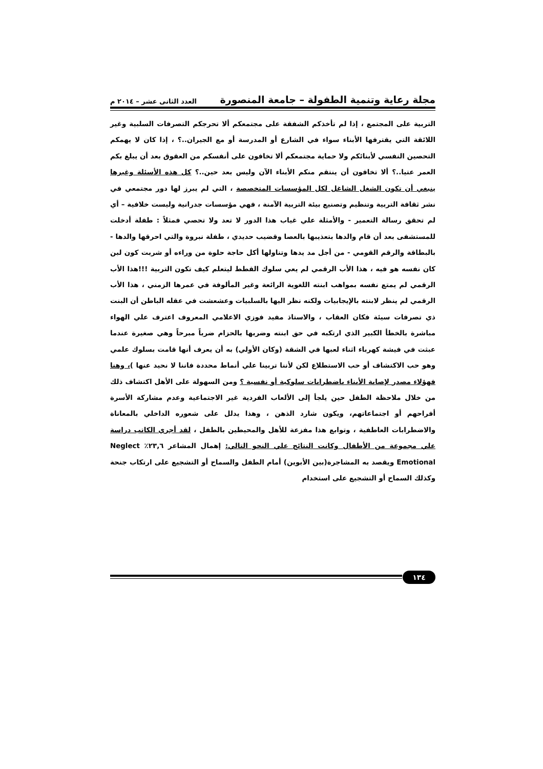مجلة رعاية وتنمية الطفولة – جامعة المنصورة العدد الثانى عشر – ٢٠١٤ م
التربية على المجتمع ، إذا لم تأخذكم الشفقة على مجتمعكم ألا تحرجكم التصرفات السلبية وغير اللائقة التي يقترفها الأبناء سواء في الشارع أو المدرسة أو مع الجيران..؟ ، إذا كان لا يهمكم التحصين النفسي لأبنائكم ولا حماية مجتمعكم ألا تخافون على أنفسكم من العقوق بعد أن يبلغ بكم العمر عتيا..؟ ألا تخافون أن ينتقم منكم الأبناء الآن وليس بعد حين..؟ كل هذه الأسئلة وغيرها ينبغي أن تكون الشغل الشاغل لكل المؤسسات المتخصصة ، التي لم يبرز لها دور مجتمعي في نشر ثقافة التربية وتنظيم وتصنيع بيئة التربية الآمنة ، فهي مؤسسات جدرانية وليست خلافية – أي لم تحقق رسالة التعمير - والأمثلة علي غياب هذا الدور لا تعد ولا تحصي فمثلاً : طفلة أدخلت للمستشفى بعد أن قام والدها بتعذيبها بالعصا وقضيب حديدي ، طفلة نبروة والتي احرقها والدها - بالبطاقة والرقم القومي - من أجل مد يدها وتناولها أكل حاجة حلوة من وراءه أو شربت كون لبن كان نفسه هو فيه ، هذا الأب الرقمي لم يعي سلوك القطط ليتعلم كيف تكون التربية !!!هذا الأب الرقمي لم يمتع نفسه بمواهب ابنته اللغوية الرائعة وغير المألوفة في عمرها الزمني ، هذا الأب الرقمي لم ينظر لابنته بالإيجابيات ولكنه نظر اليها بالسلبيات وعشعشت في عقله الباطن أن البنت ذي تصرفات سيئة فكان العقاب ، والاستاذ مفيد فوزي الاعلامي المعروف اعترف علي الهواء مباشرة بالخطأ الكبير الذي ارتكبه في حق ابنته وضربها بالحزام ضرباً مبرحاً وهي صغيرة عندما عبثت في فيشة كهرباء اثناء لعبها في الشقة (وكان الأولي) به أن يعرف أنها قامت بسلوك علمي وهو حب الاكتشاف أو حب الاستطلاع لكن لأننا تربينا علي أنماط محددة فاننا لا نحيد عنها )، وهنا فهؤلاء مصدر لإصابة الأبناء باضطرابات سلوكية أو نفسية ؟ ومن السهولة على الأهل اكتشاف ذلك من خلال ملاحظة الطفل حين يلجأ إلى الألعاب الفردية غير الاجتماعية وعدم مشاركة الأسرة أفراحهم أو اجتماعاتهم، ويكون شارد الذهن ، وهذا يدلل على شعوره الداخلي بالمعاناة والاضطرابات العاطفية ، وتوابع هذا مفزعة للأهل والمحيطين بالطفل ، لقد أجري الكاتب دراسة علي مجموعة من الأطفال وكانت النتائج علي النحو التالي: إهمال المشاعر ٢٣,٦٪ Neglect Emotional ويقصد به المشاجرة(بين الأبوين) أمام الطفل والسماح أو التشجيع على ارتكاب جنحة وكذلك السماح أو التشجيع على استخدام
١٣٤